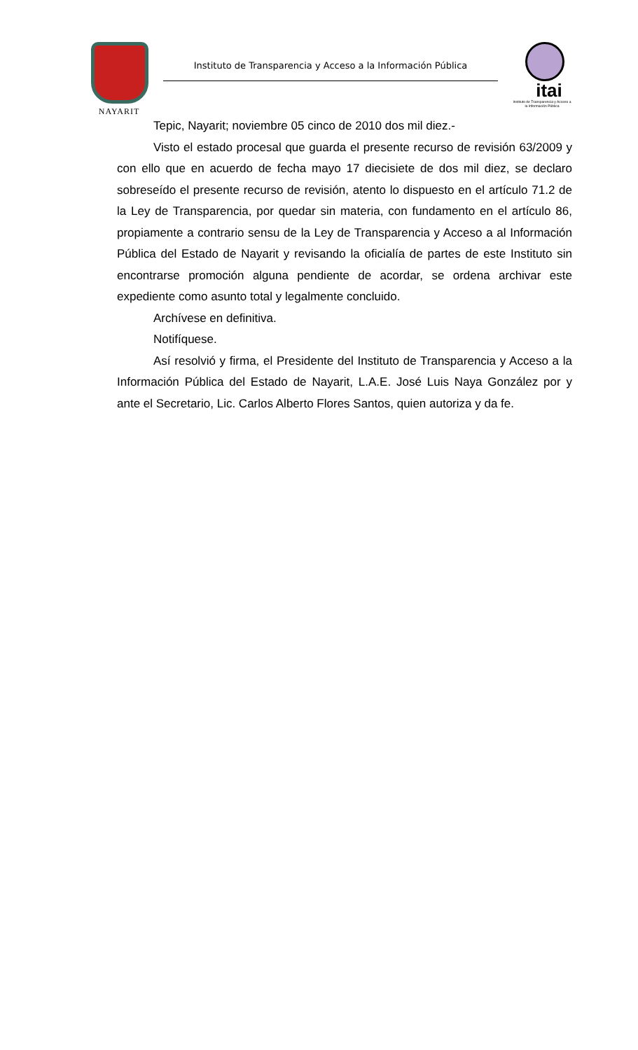NAYARIT
Instituto de Transparencia y Acceso a la Información Pública
itai
Instituto de Transparencia y Acceso a la Información Pública
Tepic, Nayarit; noviembre 05 cinco de 2010 dos mil diez.-
Visto el estado procesal que guarda el presente recurso de revisión 63/2009 y con ello que en acuerdo de fecha mayo 17 diecisiete de dos mil diez, se declaro sobreseído el presente recurso de revisión, atento lo dispuesto en el artículo 71.2 de la Ley de Transparencia, por quedar sin materia, con fundamento en el artículo 86, propiamente a contrario sensu de la Ley de Transparencia y Acceso a al Información Pública del Estado de Nayarit y revisando la oficialía de partes de este Instituto sin encontrarse promoción alguna pendiente de acordar, se ordena archivar este expediente como asunto total y legalmente concluido.
Archívese en definitiva.
Notifíquese.
Así resolvió y firma, el Presidente del Instituto de Transparencia y Acceso a la Información Pública del Estado de Nayarit, L.A.E. José Luis Naya González por y ante el Secretario, Lic. Carlos Alberto Flores Santos, quien autoriza y da fe.